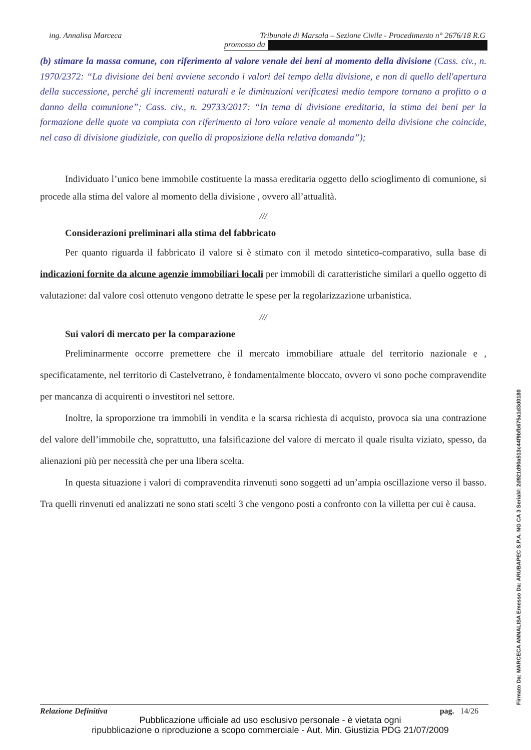ing. Annalisa Marceca Tribunale di Marsala – Sezione Civile - Procedimento n° 2676/18 R.G
promosso da
(b) stimare la massa comune, con riferimento al valore venale dei beni al momento della divisione (Cass. civ., n. 1970/2372: “La divisione dei beni avviene secondo i valori del tempo della divisione, e non di quello dell'apertura della successione, perché gli incrementi naturali e le diminuzioni verificatesi medio tempore tornano a profitto o a danno della comunione”; Cass. civ., n. 29733/2017: “In tema di divisione ereditaria, la stima dei beni per la formazione delle quote va compiuta con riferimento al loro valore venale al momento della divisione che coincide, nel caso di divisione giudiziale, con quello di proposizione della relativa domanda”);
Individuato l’unico bene immobile costituente la massa ereditaria oggetto dello scioglimento di comunione, si procede alla stima del valore al momento della divisione , ovvero all’attualità.
///
Considerazioni preliminari alla stima del fabbricato
Per quanto riguarda il fabbricato il valore si è stimato con il metodo sintetico-comparativo, sulla base di indicazioni fornite da alcune agenzie immobiliari locali per immobili di caratteristiche similari a quello oggetto di valutazione: dal valore così ottenuto vengono detratte le spese per la regolarizzazione urbanistica.
///
Sui valori di mercato per la comparazione
Preliminarmente occorre premettere che il mercato immobiliare attuale del territorio nazionale e , specificatamente, nel territorio di Castelvetrano, è fondamentalmente bloccato, ovvero vi sono poche compravendite per mancanza di acquirenti o investitori nel settore.
Inoltre, la sproporzione tra immobili in vendita e la scarsa richiesta di acquisto, provoca sia una contrazione del valore dell’immobile che, soprattutto, una falsificazione del valore di mercato il quale risulta viziato, spesso, da alienazioni più per necessità che per una libera scelta.
In questa situazione i valori di compravendita rinvenuti sono soggetti ad un’ampia oscillazione verso il basso. Tra quelli rinvenuti ed analizzati ne sono stati scelti 3 che vengono posti a confronto con la villetta per cui è causa.
Relazione Definitiva pag. 14/26
Pubblicazione ufficiale ad uso esclusivo personale - è vietata ogni
ripubblicazione o riproduzione a scopo commerciale - Aut. Min. Giustizia PDG 21/07/2009
Firmato Da: MARCECA ANNALISA Emesso Da: ARUBAPEC S.P.A. NG CA 3 Serial#: 2d921d90a513c44f9bfb675a1d3d0180